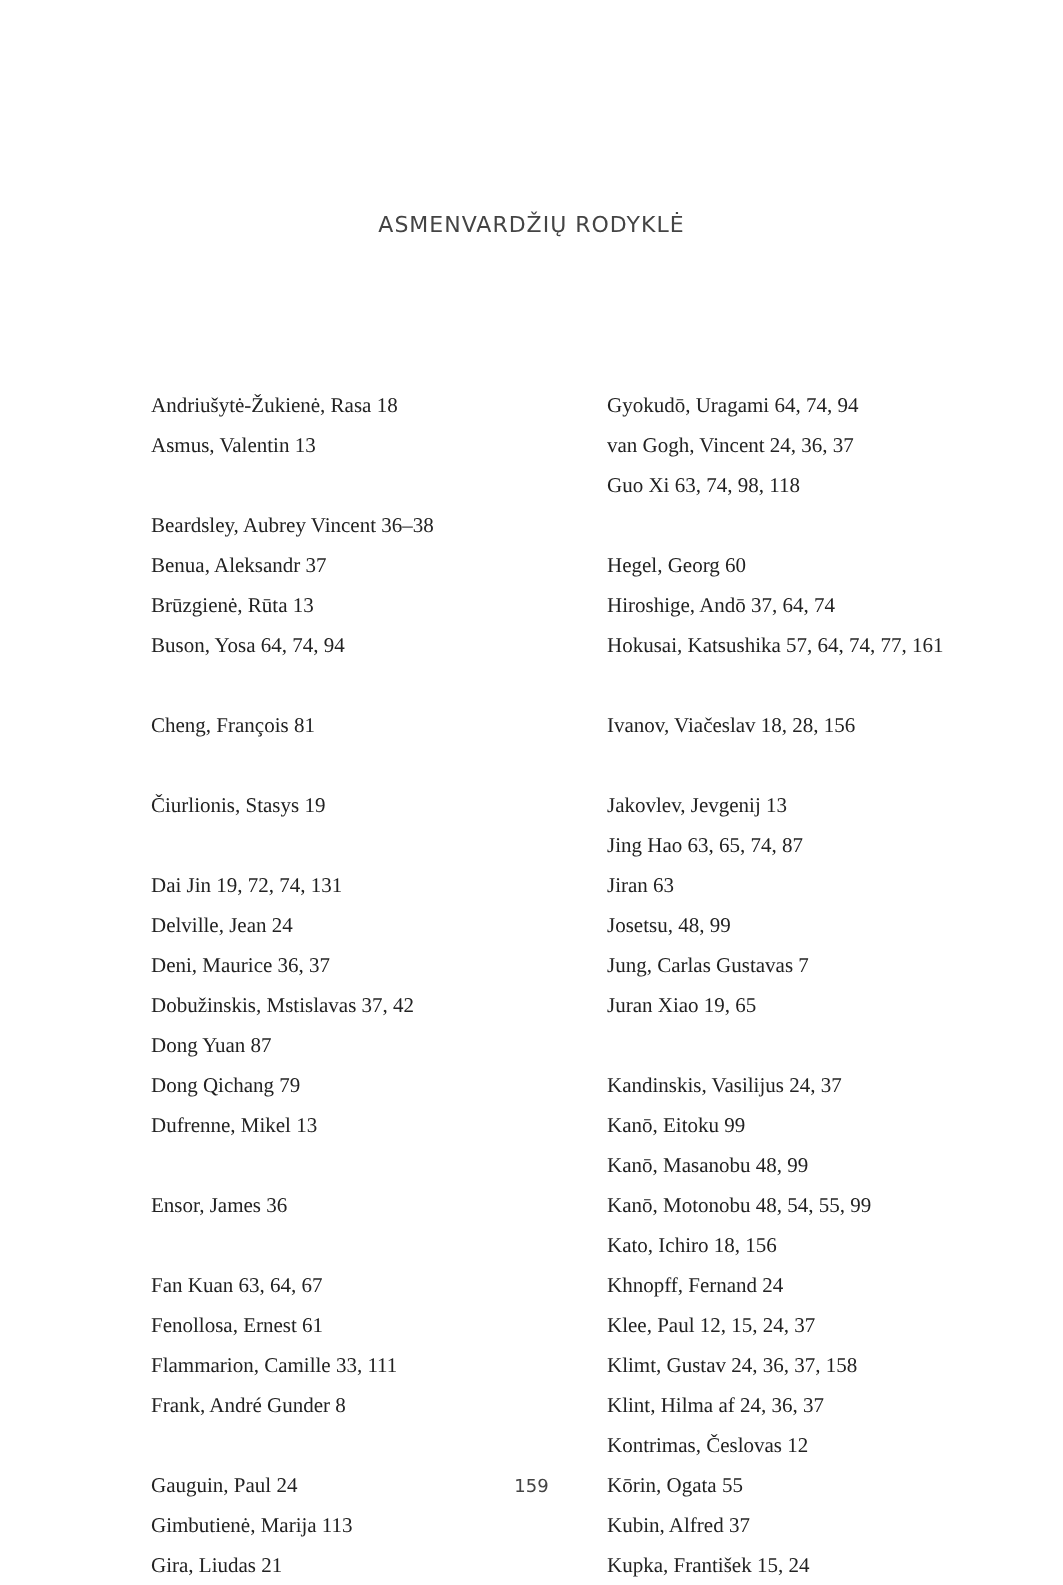ASMENVARDŽIŲ RODYKLĖ
Andriušytė-Žukienė, Rasa 18
Asmus, Valentin 13
Beardsley, Aubrey Vincent 36–38
Benua, Aleksandr 37
Brūzgienė, Rūta 13
Buson, Yosa 64, 74, 94
Cheng, François 81
Čiurlionis, Stasys 19
Dai Jin 19, 72, 74, 131
Delville, Jean 24
Deni, Maurice 36, 37
Dobužinskis, Mstislavas 37, 42
Dong Yuan 87
Dong Qichang 79
Dufrenne, Mikel 13
Ensor, James 36
Fan Kuan 63, 64, 67
Fenollosa, Ernest 61
Flammarion, Camille 33, 111
Frank, André Gunder 8
Gauguin, Paul 24
Gimbutienė, Marija 113
Gira, Liudas 21
Gyokudō, Uragami 64, 74, 94
van Gogh, Vincent 24, 36, 37
Guo Xi 63, 74, 98, 118
Hegel, Georg 60
Hiroshige, Andō 37, 64, 74
Hokusai, Katsushika 57, 64, 74, 77, 161
Ivanov, Viačeslav 18, 28, 156
Jakovlev, Jevgenij 13
Jing Hao 63, 65, 74, 87
Jiran 63
Josetsu, 48, 99
Jung, Carlas Gustavas 7
Juran Xiao 19, 65
Kandinskis, Vasilijus 24, 37
Kanō, Eitoku 99
Kanō, Masanobu 48, 99
Kanō, Motonobu 48, 54, 55, 99
Kato, Ichiro 18, 156
Khnopff, Fernand 24
Klee, Paul 12, 15, 24, 37
Klimt, Gustav 24, 36, 37, 158
Klint, Hilma af 24, 36, 37
Kontrimas, Česlovas 12
Kōrin, Ogata 55
Kubin, Alfred 37
Kupka, František 15, 24
159